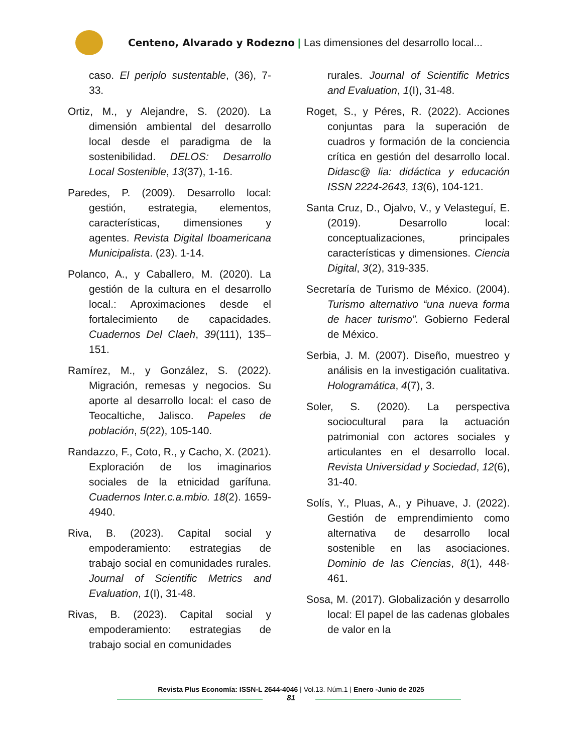Centeno, Alvarado y Rodezno | Las dimensiones del desarrollo local...
caso. El periplo sustentable, (36), 7-33.
Ortiz, M., y Alejandre, S. (2020). La dimensión ambiental del desarrollo local desde el paradigma de la sostenibilidad. DELOS: Desarrollo Local Sostenible, 13(37), 1-16.
Paredes, P. (2009). Desarrollo local: gestión, estrategia, elementos, características, dimensiones y agentes. Revista Digital Iboamericana Municipalista. (23). 1-14.
Polanco, A., y Caballero, M. (2020). La gestión de la cultura en el desarrollo local.: Aproximaciones desde el fortalecimiento de capacidades. Cuadernos Del Claeh, 39(111), 135–151.
Ramírez, M., y González, S. (2022). Migración, remesas y negocios. Su aporte al desarrollo local: el caso de Teocaltiche, Jalisco. Papeles de población, 5(22), 105-140.
Randazzo, F., Coto, R., y Cacho, X. (2021). Exploración de los imaginarios sociales de la etnicidad garífuna. Cuadernos Inter.c.a.mbio. 18(2). 1659-4940.
Riva, B. (2023). Capital social y empoderamiento: estrategias de trabajo social en comunidades rurales. Journal of Scientific Metrics and Evaluation, 1(I), 31-48.
Rivas, B. (2023). Capital social y empoderamiento: estrategias de trabajo social en comunidades
rurales. Journal of Scientific Metrics and Evaluation, 1(I), 31-48.
Roget, S., y Péres, R. (2022). Acciones conjuntas para la superación de cuadros y formación de la conciencia crítica en gestión del desarrollo local. Didasc@ lia: didáctica y educación ISSN 2224-2643, 13(6), 104-121.
Santa Cruz, D., Ojalvo, V., y Velasteguí, E. (2019). Desarrollo local: conceptualizaciones, principales características y dimensiones. Ciencia Digital, 3(2), 319-335.
Secretaría de Turismo de México. (2004). Turismo alternativo “una nueva forma de hacer turismo”. Gobierno Federal de México.
Serbia, J. M. (2007). Diseño, muestreo y análisis en la investigación cualitativa. Hologramática, 4(7), 3.
Soler, S. (2020). La perspectiva sociocultural para la actuación patrimonial con actores sociales y articulantes en el desarrollo local. Revista Universidad y Sociedad, 12(6), 31-40.
Solís, Y., Pluas, A., y Pihuave, J. (2022). Gestión de emprendimiento como alternativa de desarrollo local sostenible en las asociaciones. Dominio de las Ciencias, 8(1), 448-461.
Sosa, M. (2017). Globalización y desarrollo local: El papel de las cadenas globales de valor en la
Revista Plus Economía: ISSN-L 2644-4046 | Vol.13. Núm.1 | Enero -Junio de 2025
81